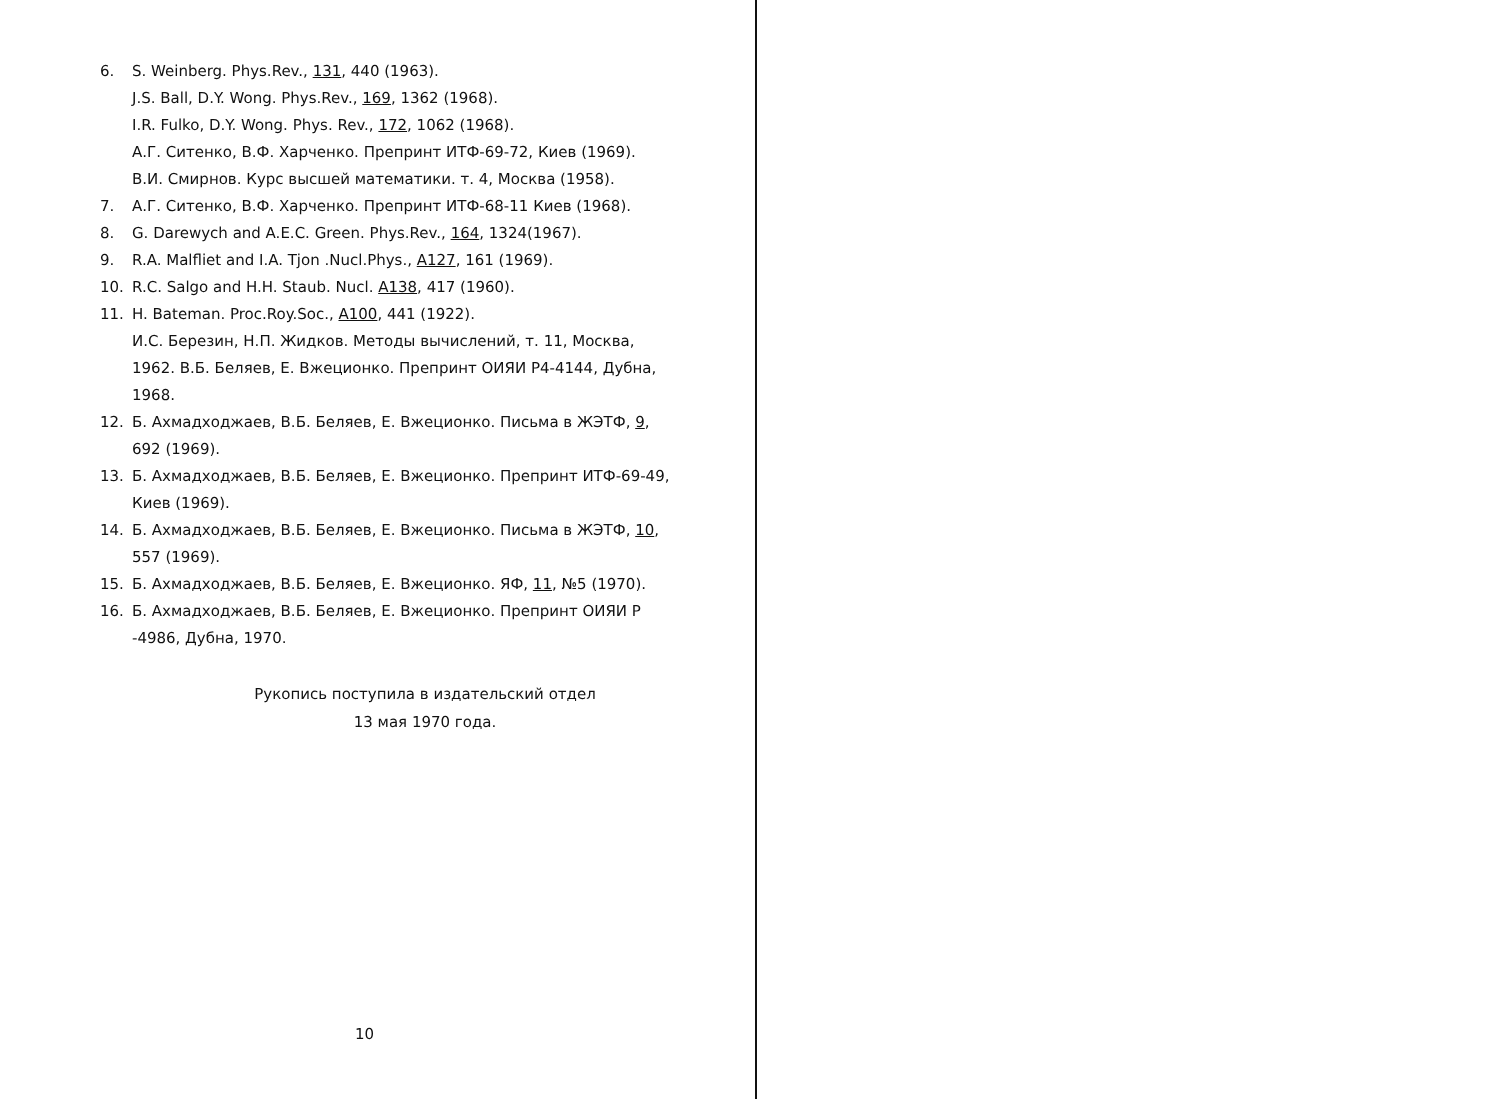6. S. Weinberg. Phys.Rev., 131, 440 (1963).
J.S. Ball, D.Y. Wong. Phys.Rev., 169, 1362 (1968).
I.R. Fulko, D.Y. Wong. Phys. Rev., 172, 1062 (1968).
А.Г. Ситенко, В.Ф. Харченко. Препринт ИТФ-69-72, Киев (1969).
В.И. Смирнов. Курс высшей математики. т. 4, Москва (1958).
7. А.Г. Ситенко, В.Ф. Харченко. Препринт ИТФ-68-11 Киев (1968).
8. G. Darewych and A.E.C. Green. Phys.Rev., 164, 1324(1967).
9. R.A. Malfliet and I.A. Tjon .Nucl.Phys., A127, 161 (1969).
10. R.C. Salgo and H.H. Staub. Nucl. A138, 417 (1960).
11. H. Bateman. Proc.Roy.Soc., A100, 441 (1922).
И.С. Березин, Н.П. Жидков. Методы вычислений, т. 11, Москва, 1962. В.Б. Беляев, Е. Вжеционко. Препринт ОИЯИ Р4-4144, Дубна, 1968.
12. Б. Ахмадходжаев, В.Б. Беляев, Е. Вжеционко. Письма в ЖЭТФ, 9, 692 (1969).
13. Б. Ахмадходжаев, В.Б. Беляев, Е. Вжеционко. Препринт ИТФ-69-49, Киев (1969).
14. Б. Ахмадходжаев, В.Б. Беляев, Е. Вжеционко. Письма в ЖЭТФ, 10, 557 (1969).
15. Б. Ахмадходжаев, В.Б. Беляев, Е. Вжеционко. ЯФ, 11, №5 (1970).
16. Б. Ахмадходжаев, В.Б. Беляев, Е. Вжеционко. Препринт ОИЯИ Р -4986, Дубна, 1970.
Рукопись поступила в издательский отдел
13 мая 1970 года.
10